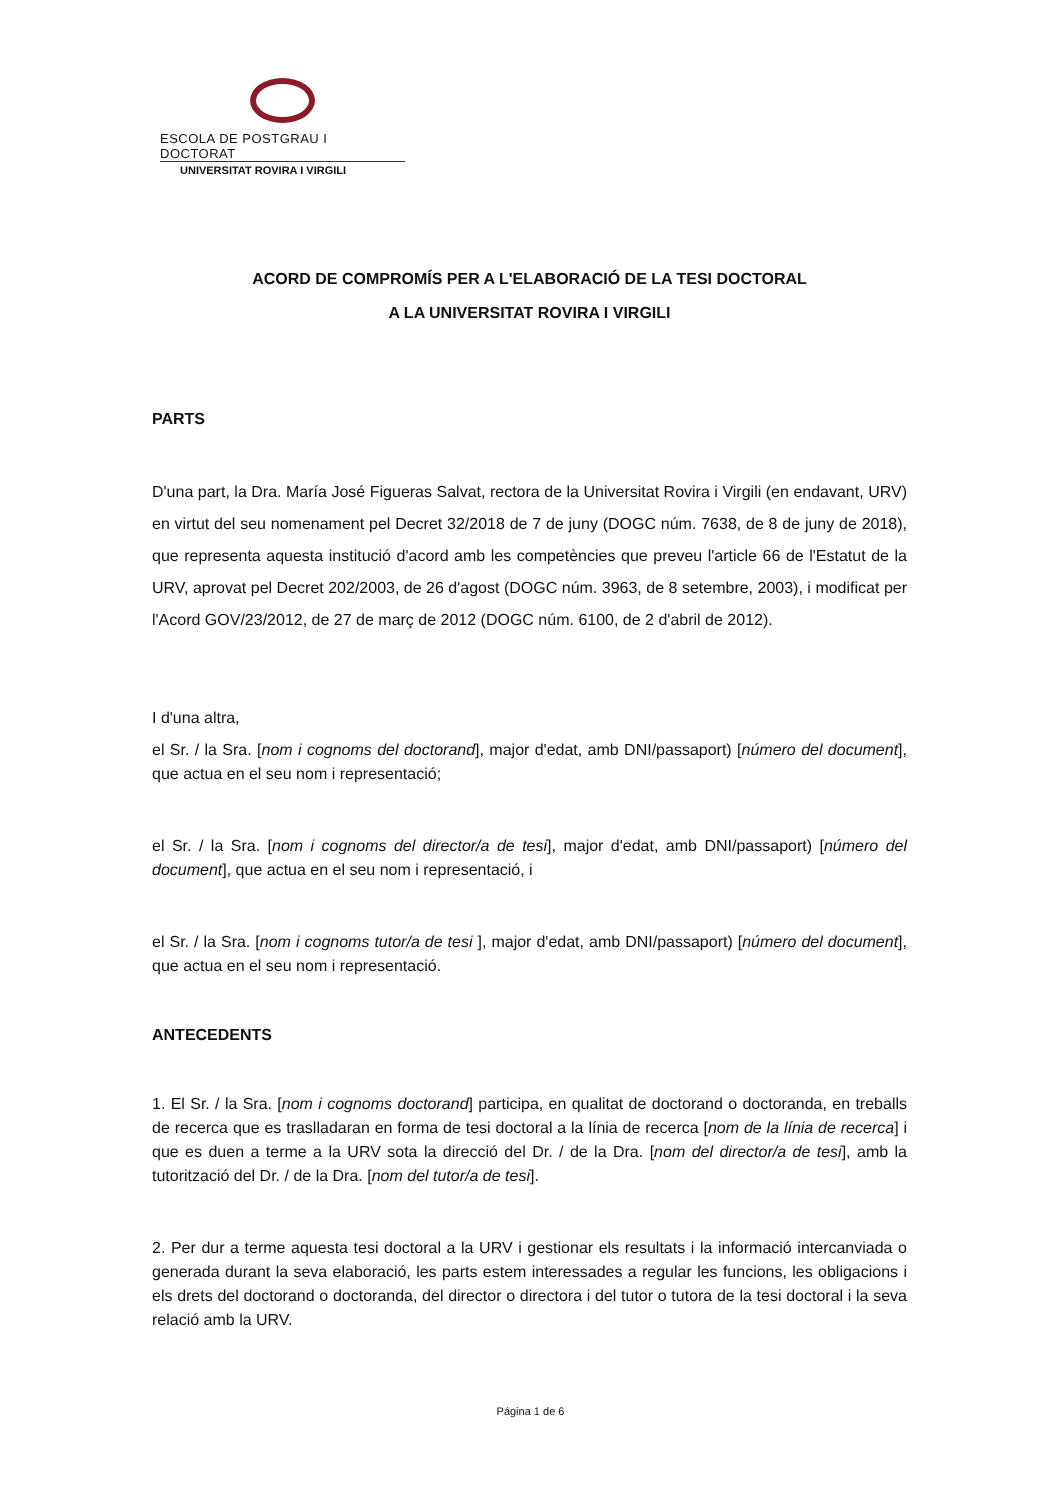ESCOLA DE POSTGRAU I DOCTORAT
UNIVERSITAT ROVIRA I VIRGILI
ACORD DE COMPROMÍS PER A L'ELABORACIÓ DE LA TESI DOCTORAL
A LA UNIVERSITAT ROVIRA I VIRGILI
PARTS
D'una part, la Dra. María José Figueras Salvat, rectora de la Universitat Rovira i Virgili (en endavant, URV) en virtut del seu nomenament pel Decret 32/2018 de 7 de juny (DOGC núm. 7638, de 8 de juny de 2018), que representa aquesta institució d'acord amb les competències que preveu l'article 66 de l'Estatut de la URV, aprovat pel Decret 202/2003, de 26 d'agost (DOGC núm. 3963, de 8 setembre, 2003), i modificat per l'Acord GOV/23/2012, de 27 de març de 2012 (DOGC núm. 6100, de 2 d'abril de 2012).
I d'una altra,
el Sr. / la Sra. [nom i cognoms del doctorand], major d'edat, amb DNI/passaport) [número del document], que actua en el seu nom i representació;
el Sr. / la Sra. [nom i cognoms del director/a de tesi], major d'edat, amb DNI/passaport) [número del document], que actua en el seu nom i representació, i
el Sr. / la Sra. [nom i cognoms tutor/a de tesi ], major d'edat, amb DNI/passaport) [número del document], que actua en el seu nom i representació.
ANTECEDENTS
1. El Sr. / la Sra. [nom i cognoms doctorand] participa, en qualitat de doctorand o doctoranda, en treballs de recerca que es traslladaran en forma de tesi doctoral a la línia de recerca [nom de la línia de recerca] i que es duen a terme a la URV sota la direcció del Dr. / de la Dra. [nom del director/a de tesi], amb la tutorització del Dr. / de la Dra. [nom del tutor/a de tesi].
2. Per dur a terme aquesta tesi doctoral a la URV i gestionar els resultats i la informació intercanviada o generada durant la seva elaboració, les parts estem interessades a regular les funcions, les obligacions i els drets del doctorand o doctoranda, del director o directora i del tutor o tutora de la tesi doctoral i la seva relació amb la URV.
Página 1 de 6